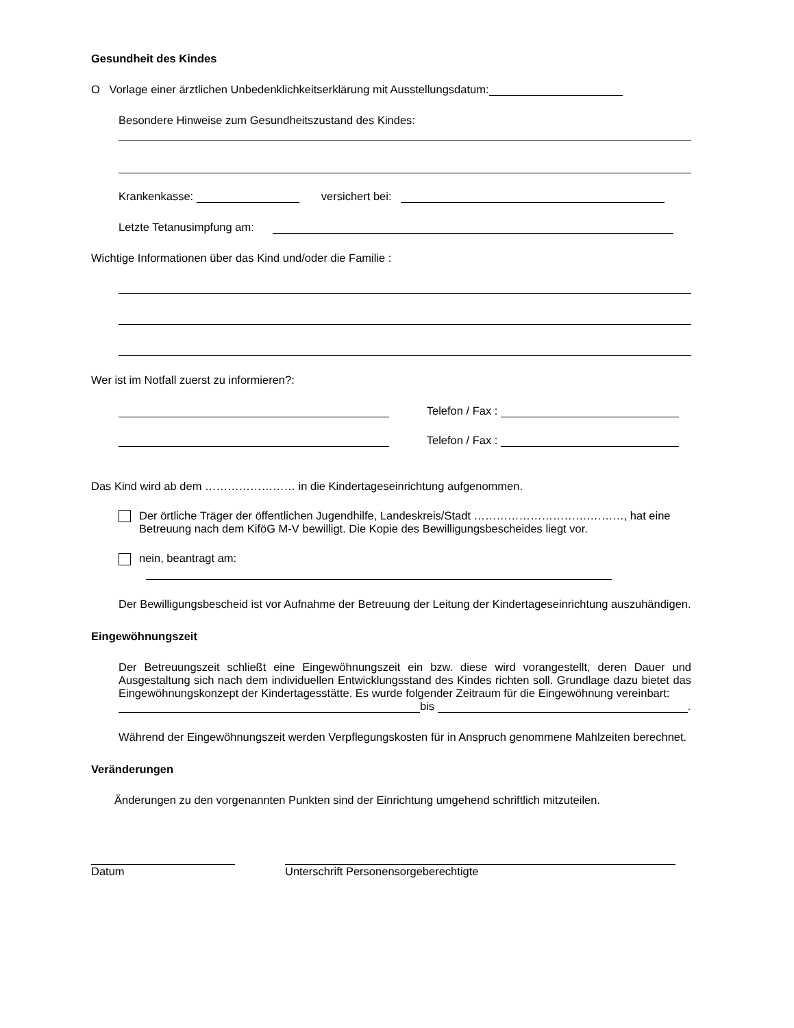Gesundheit des Kindes
O Vorlage einer ärztlichen Unbedenklichkeitserklärung mit Ausstellungsdatum:
Besondere Hinweise zum Gesundheitszustand des Kindes:
Krankenkasse: versichert bei:
Letzte Tetanusimpfung am:
Wichtige Informationen über das Kind und/oder die Familie :
Wer ist im Notfall zuerst zu informieren?:
Telefon / Fax :
Telefon / Fax :
Das Kind wird ab dem …………………… in die Kindertageseinrichtung aufgenommen.
Der örtliche Träger der öffentlichen Jugendhilfe, Landeskreis/Stadt ………………………….………, hat eine Betreuung nach dem KiföG M-V bewilligt. Die Kopie des Bewilligungsbescheides liegt vor.
nein, beantragt am:
Der Bewilligungsbescheid ist vor Aufnahme der Betreuung der Leitung der Kindertageseinrichtung auszuhändigen.
Eingewöhnungszeit
Der Betreuungszeit schließt eine Eingewöhnungszeit ein bzw. diese wird vorangestellt, deren Dauer und Ausgestaltung sich nach dem individuellen Entwicklungsstand des Kindes richten soll. Grundlage dazu bietet das Eingewöhnungskonzept der Kindertagesstätte. Es wurde folgender Zeitraum für die Eingewöhnung vereinbart:
bis .
Während der Eingewöhnungszeit werden Verpflegungskosten für in Anspruch genommene Mahlzeiten berechnet.
Veränderungen
Änderungen zu den vorgenannten Punkten sind der Einrichtung umgehend schriftlich mitzuteilen.
Datum Unterschrift Personensorgeberechtigte